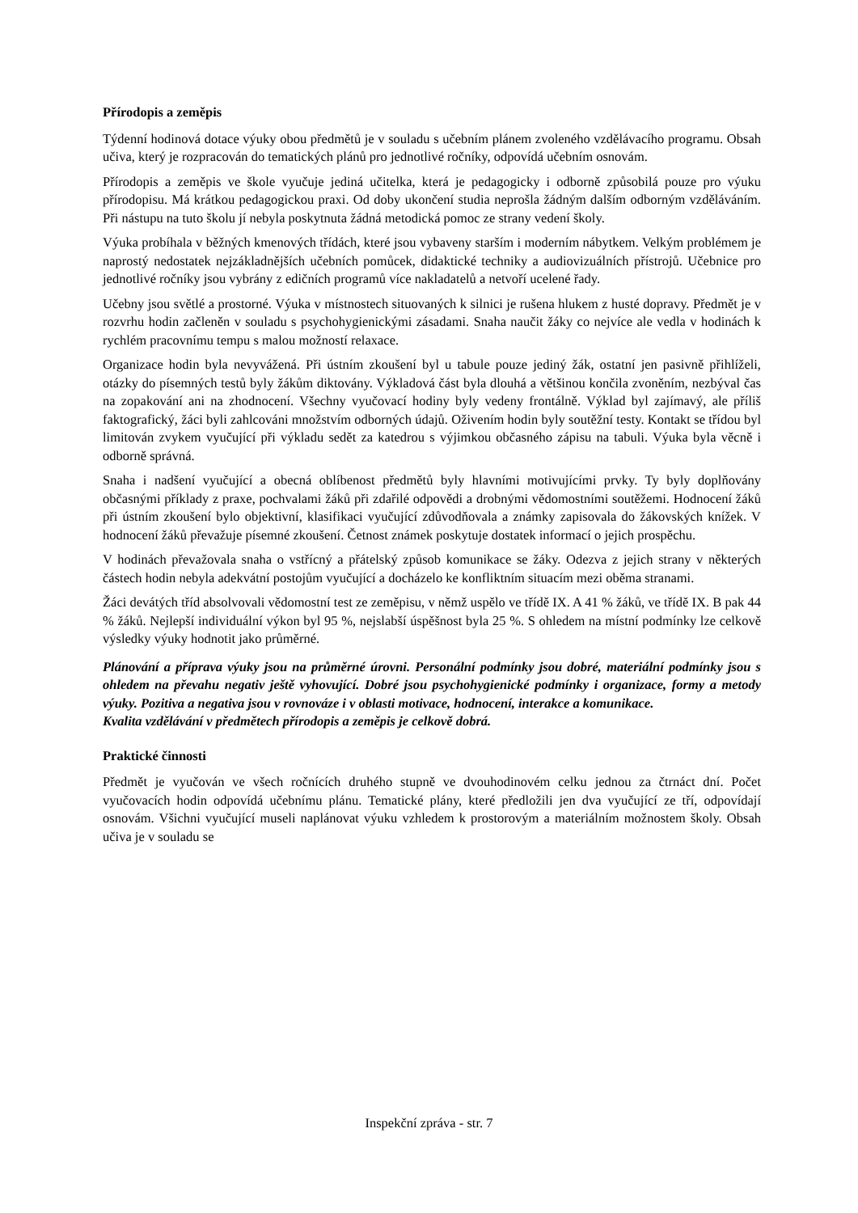Přírodopis a zeměpis
Týdenní hodinová dotace výuky obou předmětů je v souladu s učebním plánem zvoleného vzdělávacího programu. Obsah učiva, který je rozpracován do tematických plánů pro jednotlivé ročníky, odpovídá učebním osnovám.
Přírodopis a zeměpis ve škole vyučuje jediná učitelka, která je pedagogicky i odborně způsobilá pouze pro výuku přírodopisu. Má krátkou pedagogickou praxi. Od doby ukončení studia neprošla žádným dalším odborným vzděláváním. Při nástupu na tuto školu jí nebyla poskytnuta žádná metodická pomoc ze strany vedení školy.
Výuka probíhala v běžných kmenových třídách, které jsou vybaveny starším i moderním nábytkem. Velkým problémem je naprostý nedostatek nejzákladnějších učebních pomůcek, didaktické techniky a audiovizuálních přístrojů. Učebnice pro jednotlivé ročníky jsou vybrány z edičních programů více nakladatelů a netvoří ucelené řady.
Učebny jsou světlé a prostorné. Výuka v místnostech situovaných k silnici je rušena hlukem z husté dopravy. Předmět je v rozvrhu hodin začleněn v souladu s psychohygienickými zásadami. Snaha naučit žáky co nejvíce ale vedla v hodinách k rychlém pracovnímu tempu s malou možností relaxace.
Organizace hodin byla nevyvážená. Při ústním zkoušení byl u tabule pouze jediný žák, ostatní jen pasivně přihlíželi, otázky do písemných testů byly žákům diktovány. Výkladová část byla dlouhá a většinou končila zvoněním, nezbýval čas na zopakování ani na zhodnocení. Všechny vyučovací hodiny byly vedeny frontálně. Výklad byl zajímavý, ale příliš faktografický, žáci byli zahlcováni množstvím odborných údajů. Oživením hodin byly soutěžní testy. Kontakt se třídou byl limitován zvykem vyučující při výkladu sedět za katedrou s výjimkou občasného zápisu na tabuli. Výuka byla věcně i odborně správná.
Snaha i nadšení vyučující a obecná oblíbenost předmětů byly hlavními motivujícími prvky. Ty byly doplňovány občasnými příklady z praxe, pochvalami žáků při zdařilé odpovědi a drobnými vědomostními soutěžemi. Hodnocení žáků při ústním zkoušení bylo objektivní, klasifikaci vyučující zdůvodňovala a známky zapisovala do žákovských knížek. V hodnocení žáků převažuje písemné zkoušení. Četnost známek poskytuje dostatek informací o jejich prospěchu.
V hodinách převažovala snaha o vstřícný a přátelský způsob komunikace se žáky. Odezva z jejich strany v některých částech hodin nebyla adekvátní postojům vyučující a docházelo ke konfliktním situacím mezi oběma stranami.
Žáci devátých tříd absolvovali vědomostní test ze zeměpisu, v němž uspělo ve třídě IX. A 41 % žáků, ve třídě IX. B pak 44 % žáků. Nejlepší individuální výkon byl 95 %, nejslabší úspěšnost byla 25 %. S ohledem na místní podmínky lze celkově výsledky výuky hodnotit jako průměrné.
Plánování a příprava výuky jsou na průměrné úrovni. Personální podmínky jsou dobré, materiální podmínky jsou s ohledem na převahu negativ ještě vyhovující. Dobré jsou psychohygienické podmínky i organizace, formy a metody výuky. Pozitiva a negativa jsou v rovnováze i v oblasti motivace, hodnocení, interakce a komunikace.
Kvalita vzdělávání v předmětech přírodopis a zeměpis je celkově dobrá.
Praktické činnosti
Předmět je vyučován ve všech ročnících druhého stupně ve dvouhodinovém celku jednou za čtrnáct dní. Počet vyučovacích hodin odpovídá učebnímu plánu. Tematické plány, které předložili jen dva vyučující ze tří, odpovídají osnovám. Všichni vyučující museli naplánovat výuku vzhledem k prostorovým a materiálním možnostem školy. Obsah učiva je v souladu se
Inspekční zpráva - str. 7